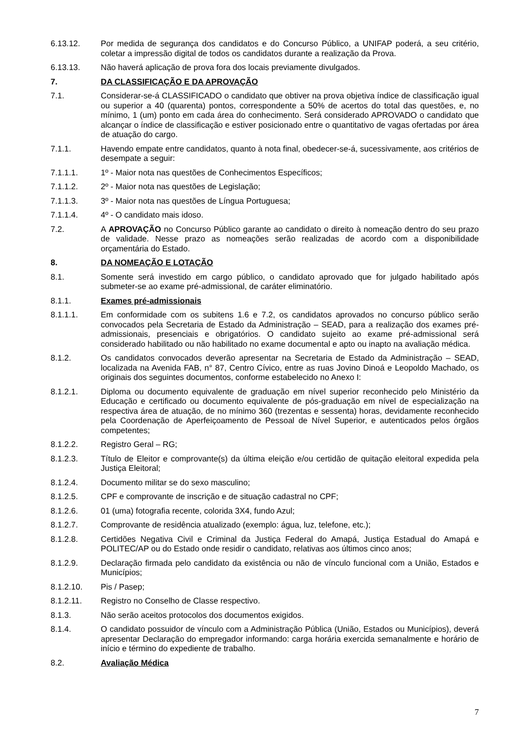6.13.12. Por medida de segurança dos candidatos e do Concurso Público, a UNIFAP poderá, a seu critério, coletar a impressão digital de todos os candidatos durante a realização da Prova.
6.13.13. Não haverá aplicação de prova fora dos locais previamente divulgados.
7. DA CLASSIFICAÇÃO E DA APROVAÇÃO
7.1. Considerar-se-á CLASSIFICADO o candidato que obtiver na prova objetiva índice de classificação igual ou superior a 40 (quarenta) pontos, correspondente a 50% de acertos do total das questões, e, no mínimo, 1 (um) ponto em cada área do conhecimento. Será considerado APROVADO o candidato que alcançar o índice de classificação e estiver posicionado entre o quantitativo de vagas ofertadas por área de atuação do cargo.
7.1.1. Havendo empate entre candidatos, quanto à nota final, obedecer-se-á, sucessivamente, aos critérios de desempate a seguir:
7.1.1.1. 1º - Maior nota nas questões de Conhecimentos Específicos;
7.1.1.2. 2º - Maior nota nas questões de Legislação;
7.1.1.3. 3º - Maior nota nas questões de Língua Portuguesa;
7.1.1.4. 4º - O candidato mais idoso.
7.2. A APROVAÇÃO no Concurso Público garante ao candidato o direito à nomeação dentro do seu prazo de validade. Nesse prazo as nomeações serão realizadas de acordo com a disponibilidade orçamentária do Estado.
8. DA NOMEAÇÃO E LOTAÇÃO
8.1. Somente será investido em cargo público, o candidato aprovado que for julgado habilitado após submeter-se ao exame pré-admissional, de caráter eliminatório.
8.1.1. Exames pré-admissionais
8.1.1.1. Em conformidade com os subitens 1.6 e 7.2, os candidatos aprovados no concurso público serão convocados pela Secretaria de Estado da Administração – SEAD, para a realização dos exames pré-admissionais, presenciais e obrigatórios. O candidato sujeito ao exame pré-admissional será considerado habilitado ou não habilitado no exame documental e apto ou inapto na avaliação médica.
8.1.2. Os candidatos convocados deverão apresentar na Secretaria de Estado da Administração – SEAD, localizada na Avenida FAB, n° 87, Centro Cívico, entre as ruas Jovino Dinoá e Leopoldo Machado, os originais dos seguintes documentos, conforme estabelecido no Anexo I:
8.1.2.1. Diploma ou documento equivalente de graduação em nível superior reconhecido pelo Ministério da Educação e certificado ou documento equivalente de pós-graduação em nível de especialização na respectiva área de atuação, de no mínimo 360 (trezentas e sessenta) horas, devidamente reconhecido pela Coordenação de Aperfeiçoamento de Pessoal de Nível Superior, e autenticados pelos órgãos competentes;
8.1.2.2. Registro Geral – RG;
8.1.2.3. Título de Eleitor e comprovante(s) da última eleição e/ou certidão de quitação eleitoral expedida pela Justiça Eleitoral;
8.1.2.4. Documento militar se do sexo masculino;
8.1.2.5. CPF e comprovante de inscrição e de situação cadastral no CPF;
8.1.2.6. 01 (uma) fotografia recente, colorida 3X4, fundo Azul;
8.1.2.7. Comprovante de residência atualizado (exemplo: água, luz, telefone, etc.);
8.1.2.8. Certidões Negativa Civil e Criminal da Justiça Federal do Amapá, Justiça Estadual do Amapá e POLITEC/AP ou do Estado onde residir o candidato, relativas aos últimos cinco anos;
8.1.2.9. Declaração firmada pelo candidato da existência ou não de vínculo funcional com a União, Estados e Municípios;
8.1.2.10. Pis / Pasep;
8.1.2.11. Registro no Conselho de Classe respectivo.
8.1.3. Não serão aceitos protocolos dos documentos exigidos.
8.1.4. O candidato possuidor de vínculo com a Administração Pública (União, Estados ou Municípios), deverá apresentar Declaração do empregador informando: carga horária exercida semanalmente e horário de início e término do expediente de trabalho.
8.2. Avaliação Médica
7